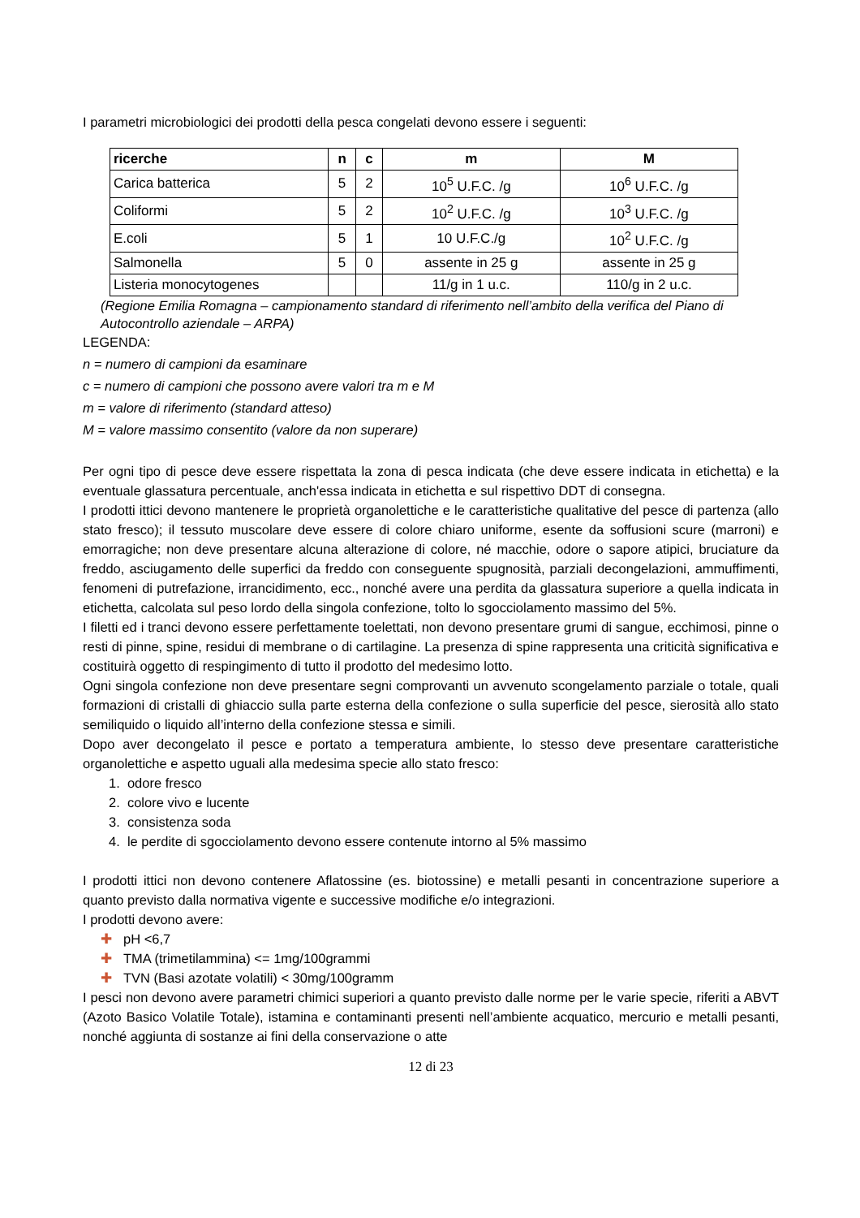I parametri microbiologici dei prodotti della pesca congelati devono essere i seguenti:
| ricerche | n | c | m | M |
| --- | --- | --- | --- | --- |
| Carica batterica | 5 | 2 | 10<sup>5</sup> U.F.C. /g | 10<sup>6</sup> U.F.C. /g |
| Coliformi | 5 | 2 | 10<sup>2</sup> U.F.C. /g | 10<sup>3</sup> U.F.C. /g |
| E.coli | 5 | 1 | 10 U.F.C./g | 10<sup>2</sup> U.F.C. /g |
| Salmonella | 5 | 0 | assente in 25 g | assente in 25 g |
| Listeria monocytogenes | | | 11/g in 1 u.c. | 110/g in 2 u.c. |
(Regione Emilia Romagna – campionamento standard di riferimento nell’ambito della verifica del Piano di Autocontrollo aziendale – ARPA)
LEGENDA:
n = numero di campioni da esaminare
c = numero di campioni che possono avere valori tra m e M
m = valore di riferimento (standard atteso)
M = valore massimo consentito (valore da non superare)
Per ogni tipo di pesce deve essere rispettata la zona di pesca indicata (che deve essere indicata in etichetta) e la eventuale glassatura percentuale, anch'essa indicata in etichetta e sul rispettivo DDT di consegna.
I prodotti ittici devono mantenere le proprietà organolettiche e le caratteristiche qualitative del pesce di partenza (allo stato fresco); il tessuto muscolare deve essere di colore chiaro uniforme, esente da soffusioni scure (marroni) e emorragiche; non deve presentare alcuna alterazione di colore, né macchie, odore o sapore atipici, bruciature da freddo, asciugamento delle superfici da freddo con conseguente spugnosità, parziali decongelazioni, ammuffimenti, fenomeni di putrefazione, irrancidimento, ecc., nonché avere una perdita da glassatura superiore a quella indicata in etichetta, calcolata sul peso lordo della singola confezione, tolto lo sgocciolamento massimo del 5%.
I filetti ed i tranci devono essere perfettamente toelettati, non devono presentare grumi di sangue, ecchimosi, pinne o resti di pinne, spine, residui di membrane o di cartilagine. La presenza di spine rappresenta una criticità significativa e costituirà oggetto di respingimento di tutto il prodotto del medesimo lotto.
Ogni singola confezione non deve presentare segni comprovanti un avvenuto scongelamento parziale o totale, quali formazioni di cristalli di ghiaccio sulla parte esterna della confezione o sulla superficie del pesce, sierosità allo stato semiliquido o liquido all’interno della confezione stessa e simili.
Dopo aver decongelato il pesce e portato a temperatura ambiente, lo stesso deve presentare caratteristiche organolettiche e aspetto uguali alla medesima specie allo stato fresco:
1. odore fresco
2. colore vivo e lucente
3. consistenza soda
4. le perdite di sgocciolamento devono essere contenute intorno al 5% massimo
I prodotti ittici non devono contenere Aflatossine (es. biotossine) e metalli pesanti in concentrazione superiore a quanto previsto dalla normativa vigente e successive modifiche e/o integrazioni.
I prodotti devono avere:
✚ pH <6,7
✚ TMA (trimetilammina) <= 1mg/100grammi
✚ TVN (Basi azotate volatili) < 30mg/100gramm
I pesci non devono avere parametri chimici superiori a quanto previsto dalle norme per le varie specie, riferiti a ABVT (Azoto Basico Volatile Totale), istamina e contaminanti presenti nell’ambiente acquatico, mercurio e metalli pesanti, nonché aggiunta di sostanze ai fini della conservazione o atte
12 di 23